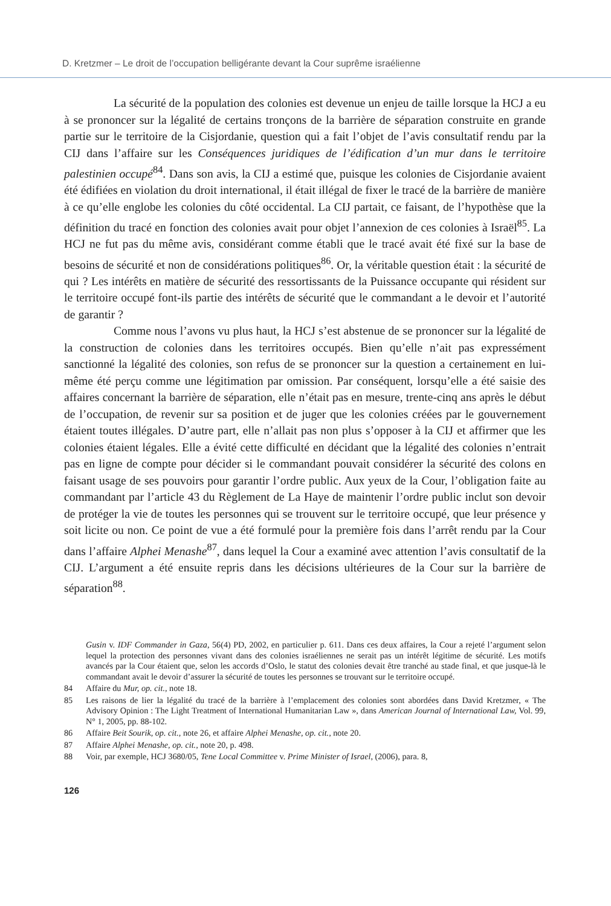D. Kretzmer – Le droit de l’occupation belligérante devant la Cour suprême israélienne
La sécurité de la population des colonies est devenue un enjeu de taille lorsque la HCJ a eu à se prononcer sur la légalité de certains tronçons de la barrière de séparation construite en grande partie sur le territoire de la Cisjordanie, question qui a fait l’objet de l’avis consultatif rendu par la CIJ dans l’affaire sur les Conséquences juridiques de l’édification d’un mur dans le territoire palestinien occupé<sup>84</sup>. Dans son avis, la CIJ a estimé que, puisque les colonies de Cisjordanie avaient été édifiées en violation du droit international, il était illégal de fixer le tracé de la barrière de manière à ce qu’elle englobe les colonies du côté occidental. La CIJ partait, ce faisant, de l’hypothèse que la définition du tracé en fonction des colonies avait pour objet l’annexion de ces colonies à Israël<sup>85</sup>. La HCJ ne fut pas du même avis, considérant comme établi que le tracé avait été fixé sur la base de besoins de sécurité et non de considérations politiques<sup>86</sup>. Or, la véritable question était : la sécurité de qui ? Les intérêts en matière de sécurité des ressortissants de la Puissance occupante qui résident sur le territoire occupé font-ils partie des intérêts de sécurité que le commandant a le devoir et l’autorité de garantir ?
Comme nous l’avons vu plus haut, la HCJ s’est abstenue de se prononcer sur la légalité de la construction de colonies dans les territoires occupés. Bien qu’elle n’ait pas expressément sanctionné la légalité des colonies, son refus de se prononcer sur la question a certainement en lui-même été perçu comme une légitimation par omission. Par conséquent, lorsqu’elle a été saisie des affaires concernant la barrière de séparation, elle n’était pas en mesure, trente-cinq ans après le début de l’occupation, de revenir sur sa position et de juger que les colonies créées par le gouvernement étaient toutes illégales. D’autre part, elle n’allait pas non plus s’opposer à la CIJ et affirmer que les colonies étaient légales. Elle a évité cette difficulté en décidant que la légalité des colonies n’entrait pas en ligne de compte pour décider si le commandant pouvait considérer la sécurité des colons en faisant usage de ses pouvoirs pour garantir l’ordre public. Aux yeux de la Cour, l’obligation faite au commandant par l’article 43 du Règlement de La Haye de maintenir l’ordre public inclut son devoir de protéger la vie de toutes les personnes qui se trouvent sur le territoire occupé, que leur présence y soit licite ou non. Ce point de vue a été formulé pour la première fois dans l’arrêt rendu par la Cour dans l’affaire Alphei Menashe<sup>87</sup>, dans lequel la Cour a examiné avec attention l’avis consultatif de la CIJ. L’argument a été ensuite repris dans les décisions ultérieures de la Cour sur la barrière de séparation<sup>88</sup>.
Gusin v. IDF Commander in Gaza, 56(4) PD, 2002, en particulier p. 611. Dans ces deux affaires, la Cour a rejeté l’argument selon lequel la protection des personnes vivant dans des colonies israéliennes ne serait pas un intérêt légitime de sécurité. Les motifs avancés par la Cour étaient que, selon les accords d’Oslo, le statut des colonies devait être tranché au stade final, et que jusque-là le commandant avait le devoir d’assurer la sécurité de toutes les personnes se trouvant sur le territoire occupé.
84 Affaire du Mur, op. cit., note 18.
85 Les raisons de lier la légalité du tracé de la barrière à l’emplacement des colonies sont abordées dans David Kretzmer, « The Advisory Opinion : The Light Treatment of International Humanitarian Law », dans American Journal of International Law, Vol. 99, N° 1, 2005, pp. 88-102.
86 Affaire Beit Sourik, op. cit., note 26, et affaire Alphei Menashe, op. cit., note 20.
87 Affaire Alphei Menashe, op. cit., note 20, p. 498.
88 Voir, par exemple, HCJ 3680/05, Tene Local Committee v. Prime Minister of Israel, (2006), para. 8,
126